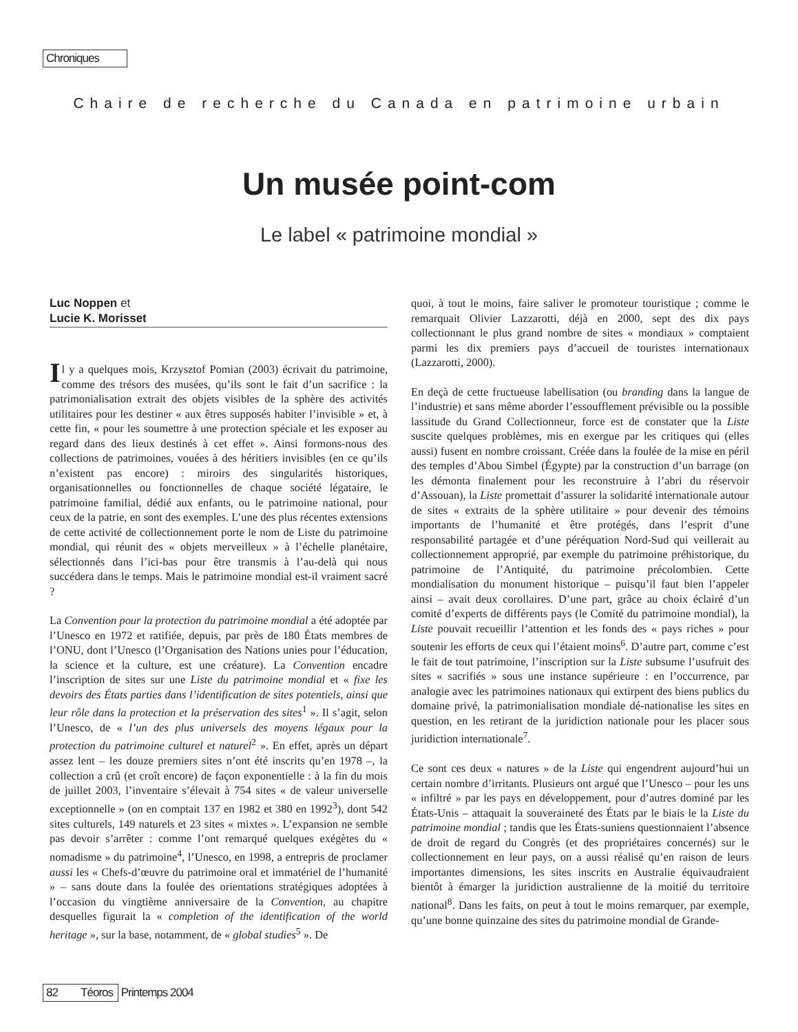Chroniques
Chaire de recherche du Canada en patrimoine urbain
Un musée point-com
Le label « patrimoine mondial »
Luc Noppen et
Lucie K. Morisset
Il y a quelques mois, Krzysztof Pomian (2003) écrivait du patrimoine, comme des trésors des musées, qu’ils sont le fait d’un sacrifice : la patrimonialisation extrait des objets visibles de la sphère des activités utilitaires pour les destiner « aux êtres supposés habiter l’invisible » et, à cette fin, « pour les soumettre à une protection spéciale et les exposer au regard dans des lieux destinés à cet effet ». Ainsi formons-nous des collections de patrimoines, vouées à des héritiers invisibles (en ce qu’ils n’existent pas encore) : miroirs des singularités historiques, organisationnelles ou fonctionnelles de chaque société légataire, le patrimoine familial, dédié aux enfants, ou le patrimoine national, pour ceux de la patrie, en sont des exemples. L’une des plus récentes extensions de cette activité de collectionnement porte le nom de Liste du patrimoine mondial, qui réunit des « objets merveilleux » à l’échelle planétaire, sélectionnés dans l’ici-bas pour être transmis à l’au-delà qui nous succédera dans le temps. Mais le patrimoine mondial est-il vraiment sacré ?
La Convention pour la protection du patrimoine mondial a été adoptée par l’Unesco en 1972 et ratifiée, depuis, par près de 180 États membres de l’ONU, dont l’Unesco (l’Organisation des Nations unies pour l’éducation, la science et la culture, est une créature). La Convention encadre l’inscription de sites sur une Liste du patrimoine mondial et « fixe les devoirs des États parties dans l’identification de sites potentiels, ainsi que leur rôle dans la protection et la préservation des sites<sup>1</sup> ». Il s’agit, selon l’Unesco, de « l’un des plus universels des moyens légaux pour la protection du patrimoine culturel et naturel<sup>2</sup> ». En effet, après un départ assez lent – les douze premiers sites n’ont été inscrits qu’en 1978 –, la collection a crû (et croît encore) de façon exponentielle : à la fin du mois de juillet 2003, l’inventaire s’élevait à 754 sites « de valeur universelle exceptionnelle » (on en comptait 137 en 1982 et 380 en 1992<sup>3</sup>), dont 542 sites culturels, 149 naturels et 23 sites « mixtes ». L’expansion ne semble pas devoir s’arrêter : comme l’ont remarqué quelques exégètes du « nomadisme » du patrimoine<sup>4</sup>, l’Unesco, en 1998, a entrepris de proclamer aussi les « Chefs-d’œuvre du patrimoine oral et immatériel de l’humanité » – sans doute dans la foulée des orientations stratégiques adoptées à l’occasion du vingtième anniversaire de la Convention, au chapitre desquelles figurait la « completion of the identification of the world heritage », sur la base, notamment, de « global studies<sup>5</sup> ». De
quoi, à tout le moins, faire saliver le promoteur touristique ; comme le remarquait Olivier Lazzarotti, déjà en 2000, sept des dix pays collectionnant le plus grand nombre de sites « mondiaux » comptaient parmi les dix premiers pays d’accueil de touristes internationaux (Lazzarotti, 2000).
En deçà de cette fructueuse labellisation (ou branding dans la langue de l’industrie) et sans même aborder l’essoufflement prévisible ou la possible lassitude du Grand Collectionneur, force est de constater que la Liste suscite quelques problèmes, mis en exergue par les critiques qui (elles aussi) fusent en nombre croissant. Créée dans la foulée de la mise en péril des temples d’Abou Simbel (Égypte) par la construction d’un barrage (on les démonta finalement pour les reconstruire à l’abri du réservoir d’Assouan), la Liste promettait d’assurer la solidarité internationale autour de sites « extraits de la sphère utilitaire » pour devenir des témoins importants de l’humanité et être protégés, dans l’esprit d’une responsabilité partagée et d’une péréquation Nord-Sud qui veillerait au collectionnement approprié, par exemple du patrimoine préhistorique, du patrimoine de l’Antiquité, du patrimoine précolombien. Cette mondialisation du monument historique – puisqu’il faut bien l’appeler ainsi – avait deux corollaires. D’une part, grâce au choix éclairé d’un comité d’experts de différents pays (le Comité du patrimoine mondial), la Liste pouvait recueillir l’attention et les fonds des « pays riches » pour soutenir les efforts de ceux qui l’étaient moins<sup>6</sup>. D’autre part, comme c’est le fait de tout patrimoine, l’inscription sur la Liste subsume l’usufruit des sites « sacrifiés » sous une instance supérieure : en l’occurrence, par analogie avec les patrimoines nationaux qui extirpent des biens publics du domaine privé, la patrimonialisation mondiale dé-nationalise les sites en question, en les retirant de la juridiction nationale pour les placer sous juridiction internationale<sup>7</sup>.
Ce sont ces deux « natures » de la Liste qui engendrent aujourd’hui un certain nombre d’irritants. Plusieurs ont argué que l’Unesco – pour les uns « infiltré » par les pays en développement, pour d’autres dominé par les États-Unis – attaquait la souveraineté des États par le biais le la Liste du patrimoine mondial ; tandis que les États-suniens questionnaient l’absence de droit de regard du Congrès (et des propriétaires concernés) sur le collectionnement en leur pays, on a aussi réalisé qu’en raison de leurs importantes dimensions, les sites inscrits en Australie équivaudraient bientôt à émarger la juridiction australienne de la moitié du territoire national<sup>8</sup>. Dans les faits, on peut à tout le moins remarquer, par exemple, qu’une bonne quinzaine des sites du patrimoine mondial de Grande-
82 Téoros Printemps 2004